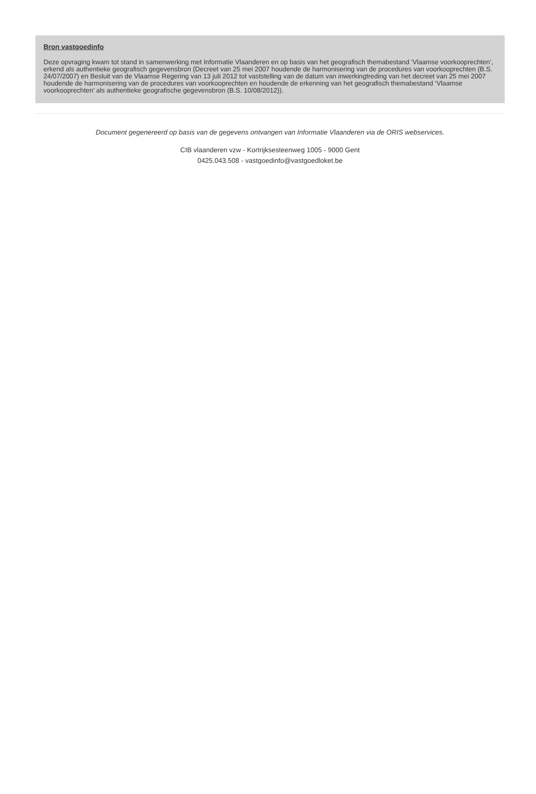Bron vastgoedinfo
Deze opvraging kwam tot stand in samenwerking met Informatie Vlaanderen en op basis van het geografisch themabestand 'Vlaamse voorkooprechten', erkend als authentieke geografisch gegevensbron (Decreet van 25 mei 2007 houdende de harmonisering van de procedures van voorkooprechten (B.S. 24/07/2007) en Besluit van de Vlaamse Regering van 13 juli 2012 tot vaststelling van de datum van inwerkingtreding van het decreet van 25 mei 2007 houdende de harmonisering van de procedures van voorkooprechten en houdende de erkenning van het geografisch themabestand ‘Vlaamse voorkooprechten’ als authentieke geografische gegevensbron (B.S. 10/08/2012)).
Document gegenereerd op basis van de gegevens ontvangen van Informatie Vlaanderen via de ORIS webservices.
CIB vlaanderen vzw - Kortrijksesteenweg 1005 - 9000 Gent
0425.043.508 - vastgoedinfo@vastgoedloket.be